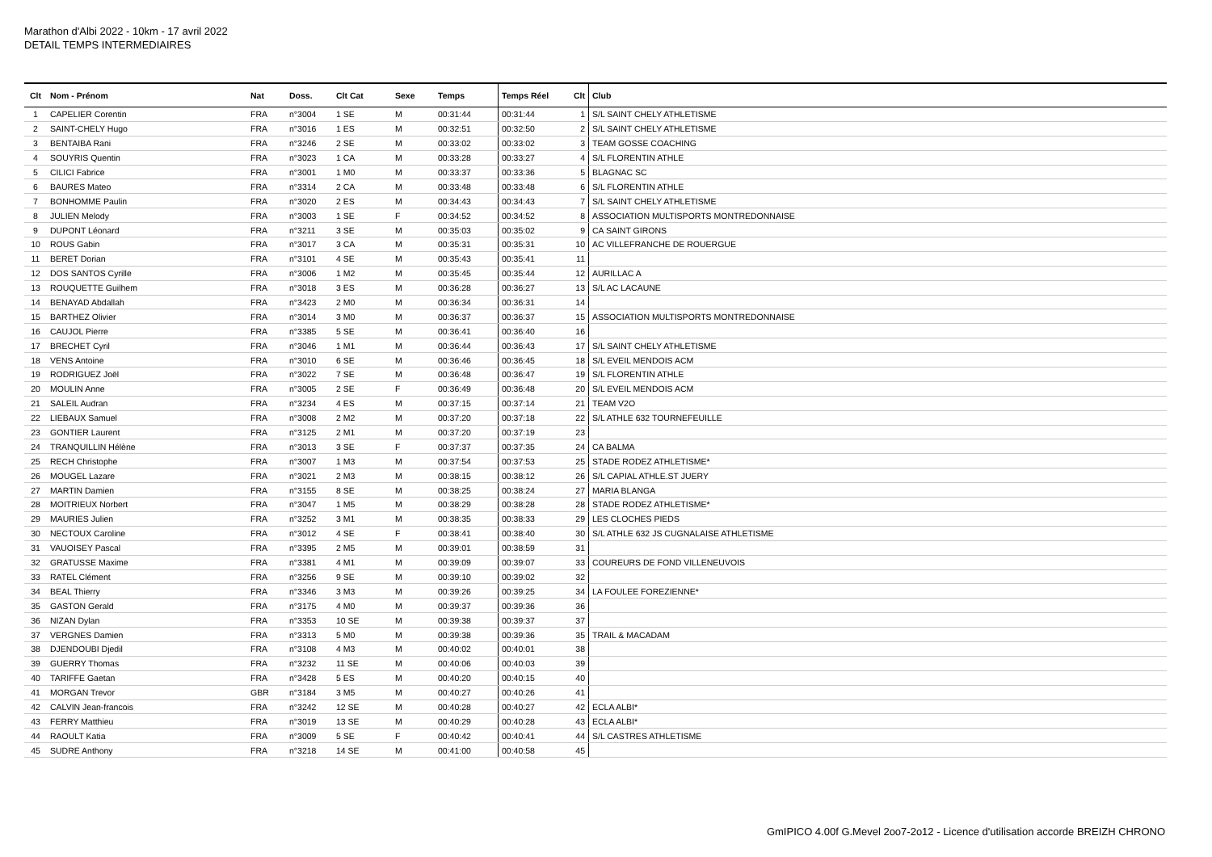Marathon d'Albi 2022 - 10km - 17 avril 2022
DETAIL TEMPS INTERMEDIAIRES
| Clt | Nom - Prénom | Nat | Doss. | Clt Cat | Sexe | Temps | Temps Réel | Clt | Club |
| --- | --- | --- | --- | --- | --- | --- | --- | --- | --- |
| 1 | CAPELIER Corentin | FRA | n°3004 | 1 SE | M | 00:31:44 | 00:31:44 | 1 | S/L SAINT CHELY ATHLETISME |
| 2 | SAINT-CHELY Hugo | FRA | n°3016 | 1 ES | M | 00:32:51 | 00:32:50 | 2 | S/L SAINT CHELY ATHLETISME |
| 3 | BENTAIBA Rani | FRA | n°3246 | 2 SE | M | 00:33:02 | 00:33:02 | 3 | TEAM GOSSE COACHING |
| 4 | SOUYRIS Quentin | FRA | n°3023 | 1 CA | M | 00:33:28 | 00:33:27 | 4 | S/L FLORENTIN ATHLE |
| 5 | CILICI Fabrice | FRA | n°3001 | 1 M0 | M | 00:33:37 | 00:33:36 | 5 | BLAGNAC SC |
| 6 | BAURES Mateo | FRA | n°3314 | 2 CA | M | 00:33:48 | 00:33:48 | 6 | S/L FLORENTIN ATHLE |
| 7 | BONHOMME Paulin | FRA | n°3020 | 2 ES | M | 00:34:43 | 00:34:43 | 7 | S/L SAINT CHELY ATHLETISME |
| 8 | JULIEN Melody | FRA | n°3003 | 1 SE | F | 00:34:52 | 00:34:52 | 8 | ASSOCIATION MULTISPORTS MONTREDONNAISE |
| 9 | DUPONT Léonard | FRA | n°3211 | 3 SE | M | 00:35:03 | 00:35:02 | 9 | CA SAINT GIRONS |
| 10 | ROUS Gabin | FRA | n°3017 | 3 CA | M | 00:35:31 | 00:35:31 | 10 | AC VILLEFRANCHE DE ROUERGUE |
| 11 | BERET Dorian | FRA | n°3101 | 4 SE | M | 00:35:43 | 00:35:41 | 11 | |
| 12 | DOS SANTOS Cyrille | FRA | n°3006 | 1 M2 | M | 00:35:45 | 00:35:44 | 12 | AURILLAC A |
| 13 | ROUQUETTE Guilhem | FRA | n°3018 | 3 ES | M | 00:36:28 | 00:36:27 | 13 | S/L AC LACAUNE |
| 14 | BENAYAD Abdallah | FRA | n°3423 | 2 M0 | M | 00:36:34 | 00:36:31 | 14 | |
| 15 | BARTHEZ Olivier | FRA | n°3014 | 3 M0 | M | 00:36:37 | 00:36:37 | 15 | ASSOCIATION MULTISPORTS MONTREDONNAISE |
| 16 | CAUJOL Pierre | FRA | n°3385 | 5 SE | M | 00:36:41 | 00:36:40 | 16 | |
| 17 | BRECHET Cyril | FRA | n°3046 | 1 M1 | M | 00:36:44 | 00:36:43 | 17 | S/L SAINT CHELY ATHLETISME |
| 18 | VENS Antoine | FRA | n°3010 | 6 SE | M | 00:36:46 | 00:36:45 | 18 | S/L EVEIL MENDOIS ACM |
| 19 | RODRIGUEZ Joël | FRA | n°3022 | 7 SE | M | 00:36:48 | 00:36:47 | 19 | S/L FLORENTIN ATHLE |
| 20 | MOULIN Anne | FRA | n°3005 | 2 SE | F | 00:36:49 | 00:36:48 | 20 | S/L EVEIL MENDOIS ACM |
| 21 | SALEIL Audran | FRA | n°3234 | 4 ES | M | 00:37:15 | 00:37:14 | 21 | TEAM V2O |
| 22 | LIEBAUX Samuel | FRA | n°3008 | 2 M2 | M | 00:37:20 | 00:37:18 | 22 | S/L ATHLE 632 TOURNEFEUILLE |
| 23 | GONTIER Laurent | FRA | n°3125 | 2 M1 | M | 00:37:20 | 00:37:19 | 23 | |
| 24 | TRANQUILLIN Hélène | FRA | n°3013 | 3 SE | F | 00:37:37 | 00:37:35 | 24 | CA BALMA |
| 25 | RECH Christophe | FRA | n°3007 | 1 M3 | M | 00:37:54 | 00:37:53 | 25 | STADE RODEZ ATHLETISME* |
| 26 | MOUGEL Lazare | FRA | n°3021 | 2 M3 | M | 00:38:15 | 00:38:12 | 26 | S/L CAPIAL ATHLE.ST JUERY |
| 27 | MARTIN Damien | FRA | n°3155 | 8 SE | M | 00:38:25 | 00:38:24 | 27 | MARIA BLANGA |
| 28 | MOITRIEUX Norbert | FRA | n°3047 | 1 M5 | M | 00:38:29 | 00:38:28 | 28 | STADE RODEZ ATHLETISME* |
| 29 | MAURIES Julien | FRA | n°3252 | 3 M1 | M | 00:38:35 | 00:38:33 | 29 | LES CLOCHES PIEDS |
| 30 | NECTOUX Caroline | FRA | n°3012 | 4 SE | F | 00:38:41 | 00:38:40 | 30 | S/L ATHLE 632 JS CUGNALAISE ATHLETISME |
| 31 | VAUOISEY Pascal | FRA | n°3395 | 2 M5 | M | 00:39:01 | 00:38:59 | 31 | |
| 32 | GRATUSSE Maxime | FRA | n°3381 | 4 M1 | M | 00:39:09 | 00:39:07 | 33 | COUREURS DE FOND VILLENEUVOIS |
| 33 | RATEL Clément | FRA | n°3256 | 9 SE | M | 00:39:10 | 00:39:02 | 32 | |
| 34 | BEAL Thierry | FRA | n°3346 | 3 M3 | M | 00:39:26 | 00:39:25 | 34 | LA FOULEE FOREZIENNE* |
| 35 | GASTON Gerald | FRA | n°3175 | 4 M0 | M | 00:39:37 | 00:39:36 | 36 | |
| 36 | NIZAN Dylan | FRA | n°3353 | 10 SE | M | 00:39:38 | 00:39:37 | 37 | |
| 37 | VERGNES Damien | FRA | n°3313 | 5 M0 | M | 00:39:38 | 00:39:36 | 35 | TRAIL & MACADAM |
| 38 | DJENDOUBI Djedil | FRA | n°3108 | 4 M3 | M | 00:40:02 | 00:40:01 | 38 | |
| 39 | GUERRY Thomas | FRA | n°3232 | 11 SE | M | 00:40:06 | 00:40:03 | 39 | |
| 40 | TARIFFE Gaetan | FRA | n°3428 | 5 ES | M | 00:40:20 | 00:40:15 | 40 | |
| 41 | MORGAN Trevor | GBR | n°3184 | 3 M5 | M | 00:40:27 | 00:40:26 | 41 | |
| 42 | CALVIN Jean-francois | FRA | n°3242 | 12 SE | M | 00:40:28 | 00:40:27 | 42 | ECLA ALBI* |
| 43 | FERRY Matthieu | FRA | n°3019 | 13 SE | M | 00:40:29 | 00:40:28 | 43 | ECLA ALBI* |
| 44 | RAOULT Katia | FRA | n°3009 | 5 SE | F | 00:40:42 | 00:40:41 | 44 | S/L CASTRES ATHLETISME |
| 45 | SUDRE Anthony | FRA | n°3218 | 14 SE | M | 00:41:00 | 00:40:58 | 45 | |
GmIPICO 4.00f G.Mevel 2oo7-2o12 - Licence d'utilisation accorde BREIZH CHRONO